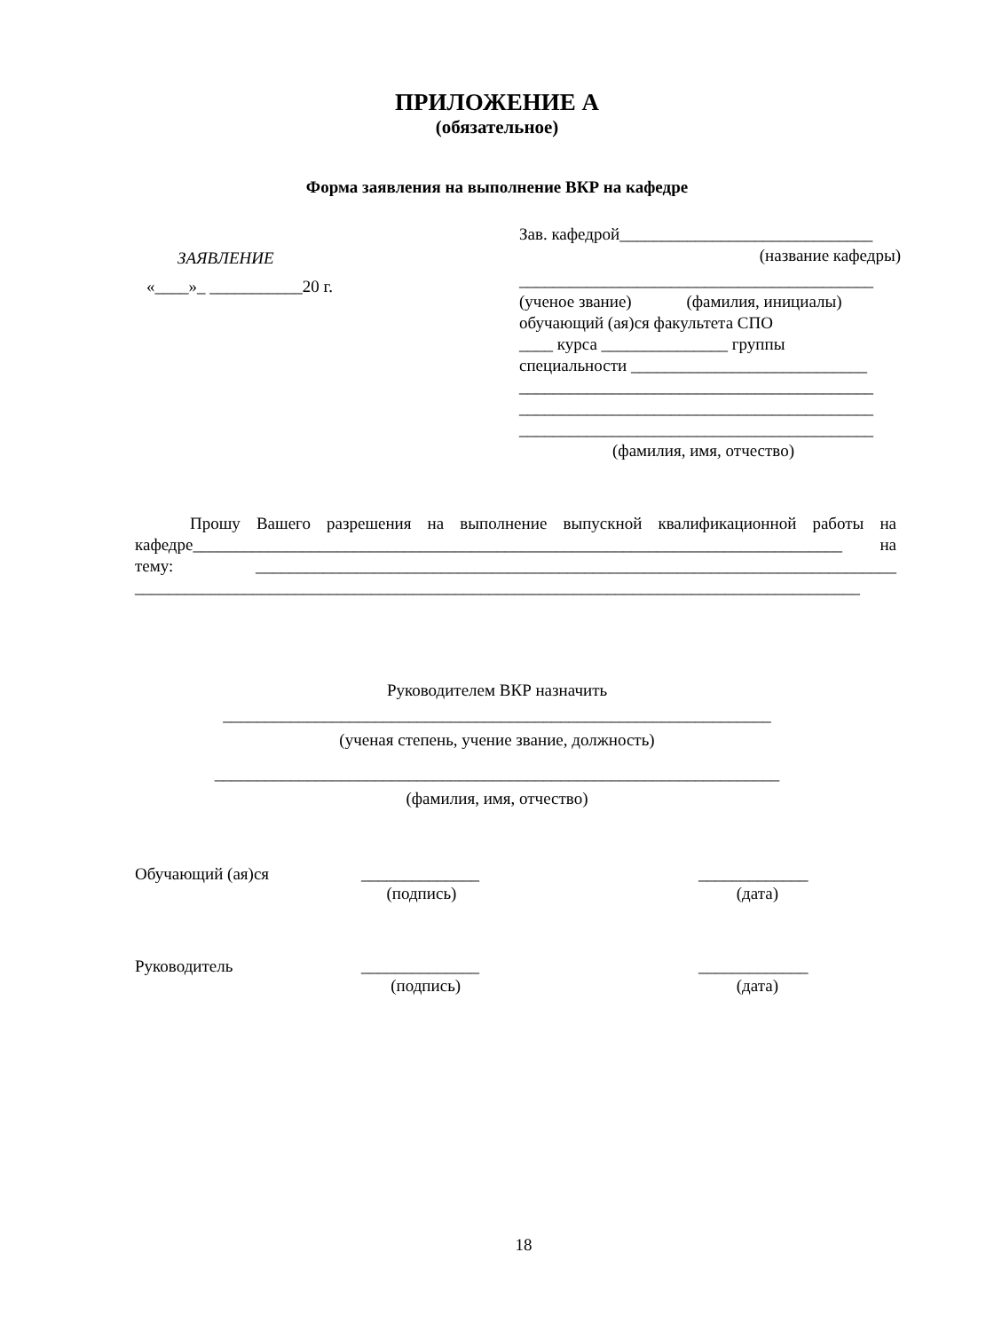ПРИЛОЖЕНИЕ А
(обязательное)
Форма заявления на выполнение ВКР на кафедре
ЗАЯВЛЕНИЕ
«____»_ ___________20 г.
Зав. кафедрой______________________________
(название кафедры)
__________________________________________
(ученое звание) (фамилия, инициалы)
обучающий (ая)ся факультета СПО
____ курса _______________ группы
специальности ____________________________
__________________________________________
__________________________________________
__________________________________________
(фамилия, имя, отчество)
Прошу Вашего разрешения на выполнение выпускной квалификационной работы на кафедре_____________________________________________________________________________ на тему: ____________________________________________________________________________ ______________________________________________________________________________________
Руководителем ВКР назначить
_________________________________________________________________
(ученая степень, учение звание, должность)
___________________________________________________________________
(фамилия, имя, отчество)
Обучающий (ая)ся ______________
(подпись)
_____________
(дата)
Руководитель ______________
(подпись)
_____________
(дата)
18